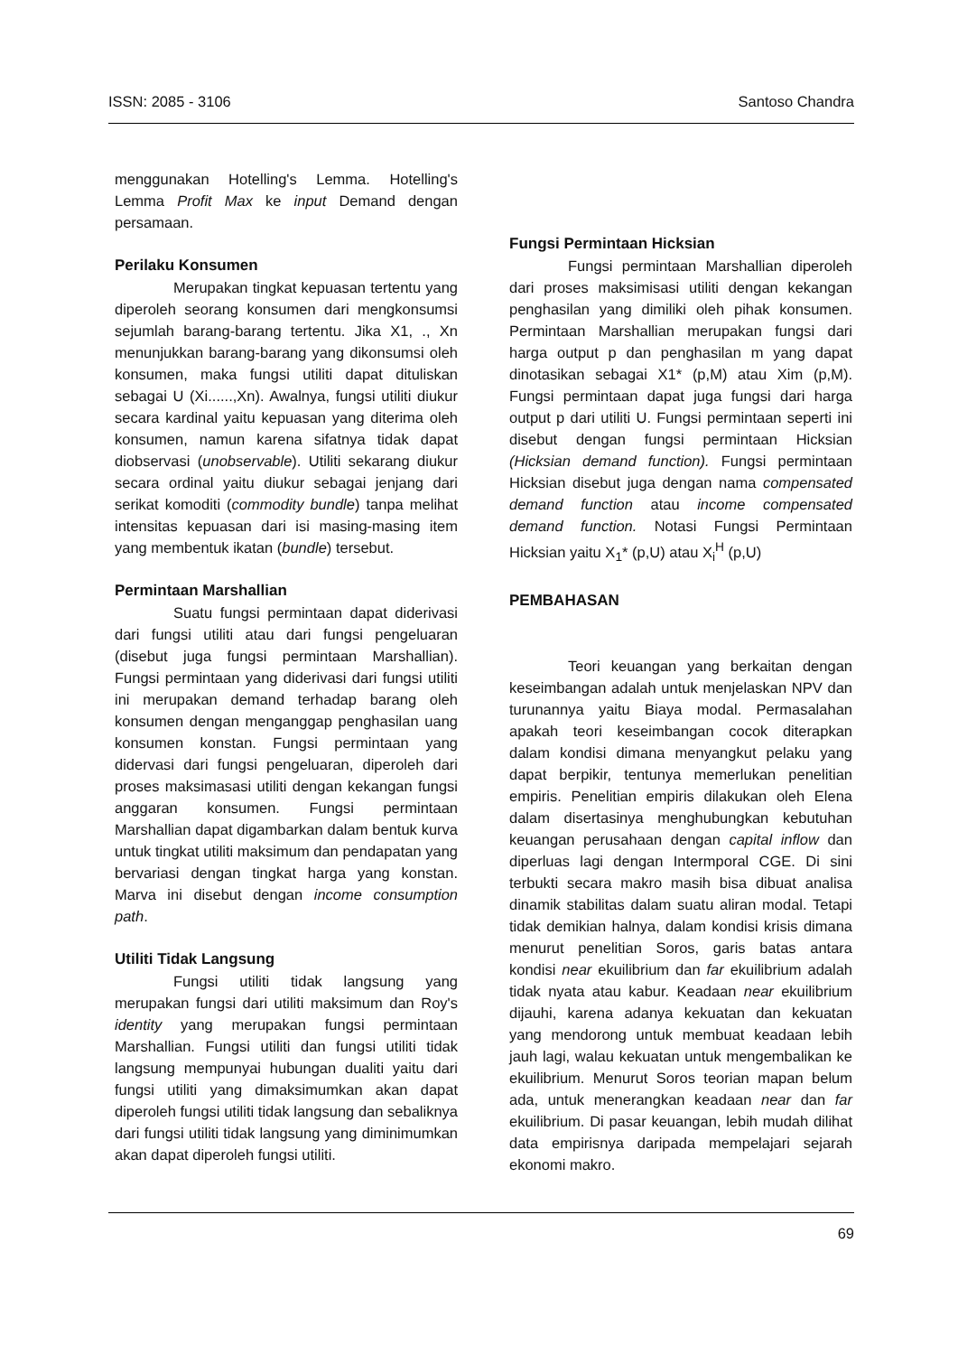ISSN: 2085 - 3106 Santoso Chandra
menggunakan Hotelling's Lemma. Hotelling's Lemma Profit Max ke input Demand dengan persamaan.
Perilaku Konsumen
Merupakan tingkat kepuasan tertentu yang diperoleh seorang konsumen dari mengkonsumsi sejumlah barang-barang tertentu. Jika X1, ., Xn menunjukkan barang-barang yang dikonsumsi oleh konsumen, maka fungsi utiliti dapat dituliskan sebagai U (Xi......,Xn). Awalnya, fungsi utiliti diukur secara kardinal yaitu kepuasan yang diterima oleh konsumen, namun karena sifatnya tidak dapat diobservasi (unobservable). Utiliti sekarang diukur secara ordinal yaitu diukur sebagai jenjang dari serikat komoditi (commodity bundle) tanpa melihat intensitas kepuasan dari isi masing-masing item yang membentuk ikatan (bundle) tersebut.
Permintaan Marshallian
Suatu fungsi permintaan dapat diderivasi dari fungsi utiliti atau dari fungsi pengeluaran (disebut juga fungsi permintaan Marshallian). Fungsi permintaan yang diderivasi dari fungsi utiliti ini merupakan demand terhadap barang oleh konsumen dengan menganggap penghasilan uang konsumen konstan. Fungsi permintaan yang didervasi dari fungsi pengeluaran, diperoleh dari proses maksimasasi utiliti dengan kekangan fungsi anggaran konsumen. Fungsi permintaan Marshallian dapat digambarkan dalam bentuk kurva untuk tingkat utiliti maksimum dan pendapatan yang bervariasi dengan tingkat harga yang konstan. Marva ini disebut dengan income consumption path.
Utiliti Tidak Langsung
Fungsi utiliti tidak langsung yang merupakan fungsi dari utiliti maksimum dan Roy's identity yang merupakan fungsi permintaan Marshallian. Fungsi utiliti dan fungsi utiliti tidak langsung mempunyai hubungan dualiti yaitu dari fungsi utiliti yang dimaksimumkan akan dapat diperoleh fungsi utiliti tidak langsung dan sebaliknya dari fungsi utiliti tidak langsung yang diminimumkan akan dapat diperoleh fungsi utiliti.
Fungsi Permintaan Hicksian
Fungsi permintaan Marshallian diperoleh dari proses maksimisasi utiliti dengan kekangan penghasilan yang dimiliki oleh pihak konsumen. Permintaan Marshallian merupakan fungsi dari harga output p dan penghasilan m yang dapat dinotasikan sebagai X1* (p,M) atau Xim (p,M). Fungsi permintaan dapat juga fungsi dari harga output p dari utiliti U. Fungsi permintaan seperti ini disebut dengan fungsi permintaan Hicksian (Hicksian demand function). Fungsi permintaan Hicksian disebut juga dengan nama compensated demand function atau income compensated demand function. Notasi Fungsi Permintaan Hicksian yaitu X<sub>1</sub>* (p,U) atau X<sub>i</sub><sup>H</sup> (p,U)
PEMBAHASAN
Teori keuangan yang berkaitan dengan keseimbangan adalah untuk menjelaskan NPV dan turunannya yaitu Biaya modal. Permasalahan apakah teori keseimbangan cocok diterapkan dalam kondisi dimana menyangkut pelaku yang dapat berpikir, tentunya memerlukan penelitian empiris. Penelitian empiris dilakukan oleh Elena dalam disertasinya menghubungkan kebutuhan keuangan perusahaan dengan capital inflow dan diperluas lagi dengan Intermporal CGE. Di sini terbukti secara makro masih bisa dibuat analisa dinamik stabilitas dalam suatu aliran modal. Tetapi tidak demikian halnya, dalam kondisi krisis dimana menurut penelitian Soros, garis batas antara kondisi near ekuilibrium dan far ekuilibrium adalah tidak nyata atau kabur. Keadaan near ekuilibrium dijauhi, karena adanya kekuatan dan kekuatan yang mendorong untuk membuat keadaan lebih jauh lagi, walau kekuatan untuk mengembalikan ke ekuilibrium. Menurut Soros teorian mapan belum ada, untuk menerangkan keadaan near dan far ekuilibrium. Di pasar keuangan, lebih mudah dilihat data empirisnya daripada mempelajari sejarah ekonomi makro.
69